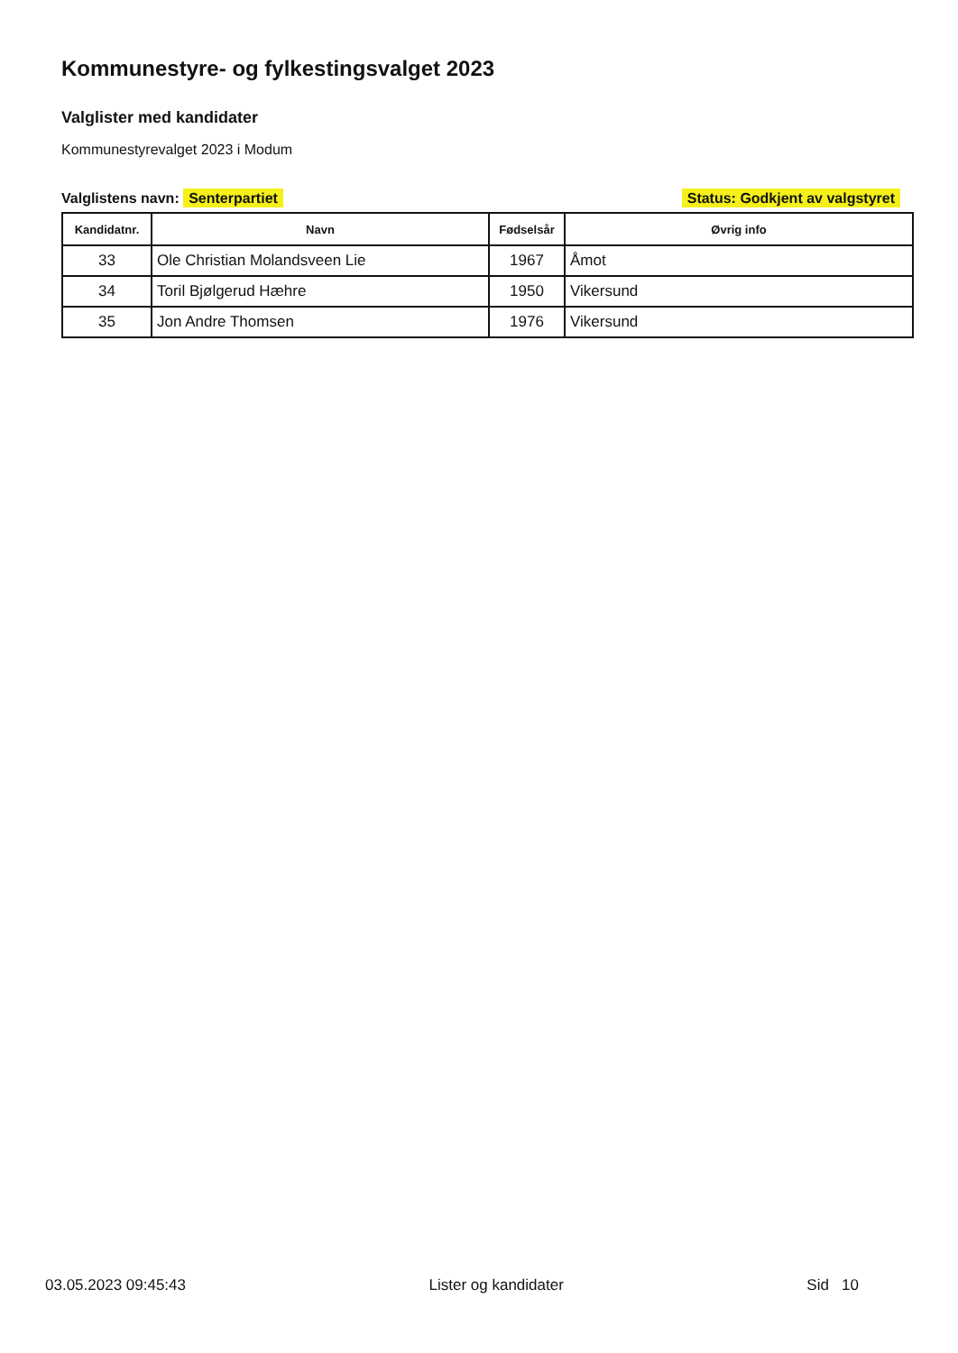Kommunestyre- og fylkestingsvalget 2023
Valglister med kandidater
Kommunestyrevalget 2023 i Modum
Valglistens navn: Senterpartiet
Status: Godkjent av valgstyret
| Kandidatnr. | Navn | Fødselsår | Øvrig info |
| --- | --- | --- | --- |
| 33 | Ole Christian Molandsveen Lie | 1967 | Åmot |
| 34 | Toril Bjølgerud Hæhre | 1950 | Vikersund |
| 35 | Jon Andre Thomsen | 1976 | Vikersund |
03.05.2023 09:45:43 Lister og kandidater Sid 10